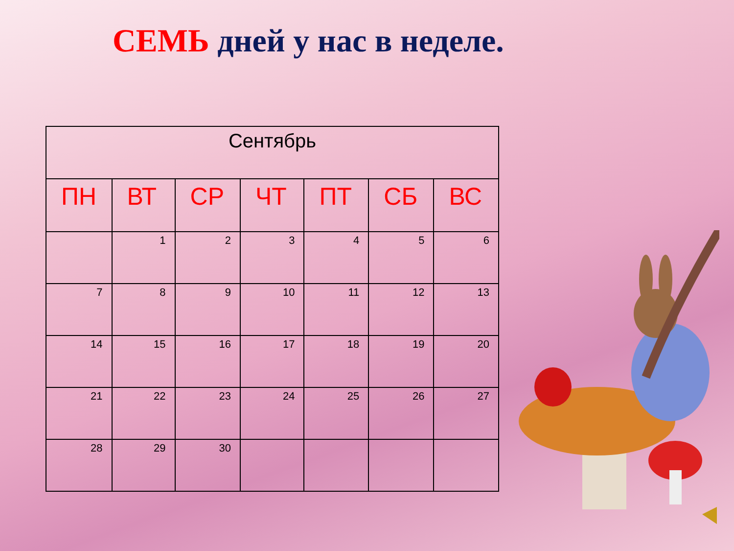СЕМЬ дней у нас в неделе.
| Сентябрь | | | | | | |
| --- | --- | --- | --- | --- | --- | --- |
| ПН | ВТ | СР | ЧТ | ПТ | СБ | ВС |
| | 1 | 2 | 3 | 4 | 5 | 6 |
| 7 | 8 | 9 | 10 | 11 | 12 | 13 |
| 14 | 15 | 16 | 17 | 18 | 19 | 20 |
| 21 | 22 | 23 | 24 | 25 | 26 | 27 |
| 28 | 29 | 30 | | | | |